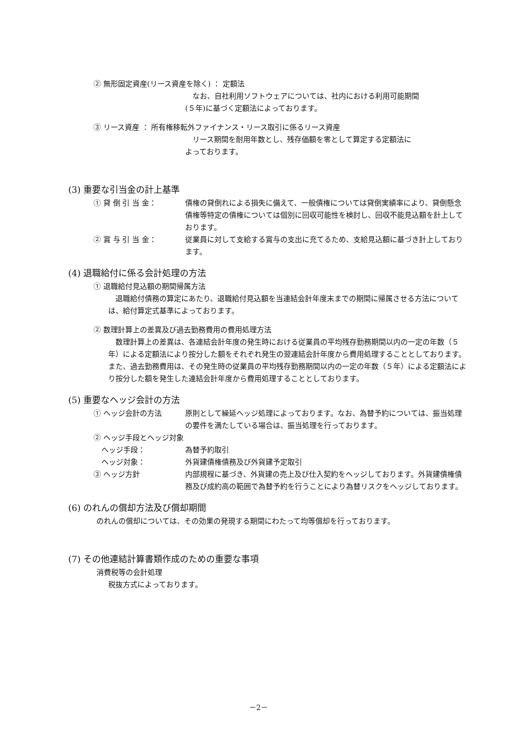② 無形固定資産(リース資産を除く) ： 定額法
　なお、自社利用ソフトウェアについては、社内における利用可能期間
(５年)に基づく定額法によっております。
③ リース資産 ： 所有権移転外ファイナンス・リース取引に係るリース資産
　リース期間を耐用年数とし、残存価額を零として算定する定額法に
よっております。
(3) 重要な引当金の計上基準
① 貸 倒 引 当 金： 債権の貸倒れによる損失に備えて、一般債権については貸倒実績率により、貸倒懸念債権等特定の債権については個別に回収可能性を検討し、回収不能見込額を計上しております。
② 賞 与 引 当 金： 従業員に対して支給する賞与の支出に充てるため、支給見込額に基づき計上しております。
(4) 退職給付に係る会計処理の方法
① 退職給付見込額の期間帰属方法
　退職給付債務の算定にあたり、退職給付見込額を当連結会計年度末までの期間に帰属させる方法については、給付算定式基準によっております。
② 数理計算上の差異及び過去勤務費用の費用処理方法
　数理計算上の差異は、各連結会計年度の発生時における従業員の平均残存勤務期間以内の一定の年数（５年）による定額法により按分した額をそれぞれ発生の翌連結会計年度から費用処理することとしております。また、過去勤務費用は、その発生時の従業員の平均残存勤務期間以内の一定の年数（５年）による定額法により按分した額を発生した連結会計年度から費用処理することとしております。
(5) 重要なヘッジ会計の方法
① ヘッジ会計の方法 原則として繰延ヘッジ処理によっております。なお、為替予約については、振当処理の要件を満たしている場合は、振当処理を行っております。
② ヘッジ手段とヘッジ対象
ヘッジ手段： 為替予約取引
ヘッジ対象： 外貨建債権債務及び外貨建予定取引
③ ヘッジ方針 内部規程に基づき、外貨建の売上及び仕入契約をヘッジしております。外貨建債権債務及び成約高の範囲で為替予約を行うことにより為替リスクをヘッジしております。
(6) のれんの償却方法及び償却期間
のれんの償却については、その効果の発現する期間にわたって均等償却を行っております。
(7) その他連結計算書類作成のための重要な事項
消費税等の会計処理
税抜方式によっております。
－2－